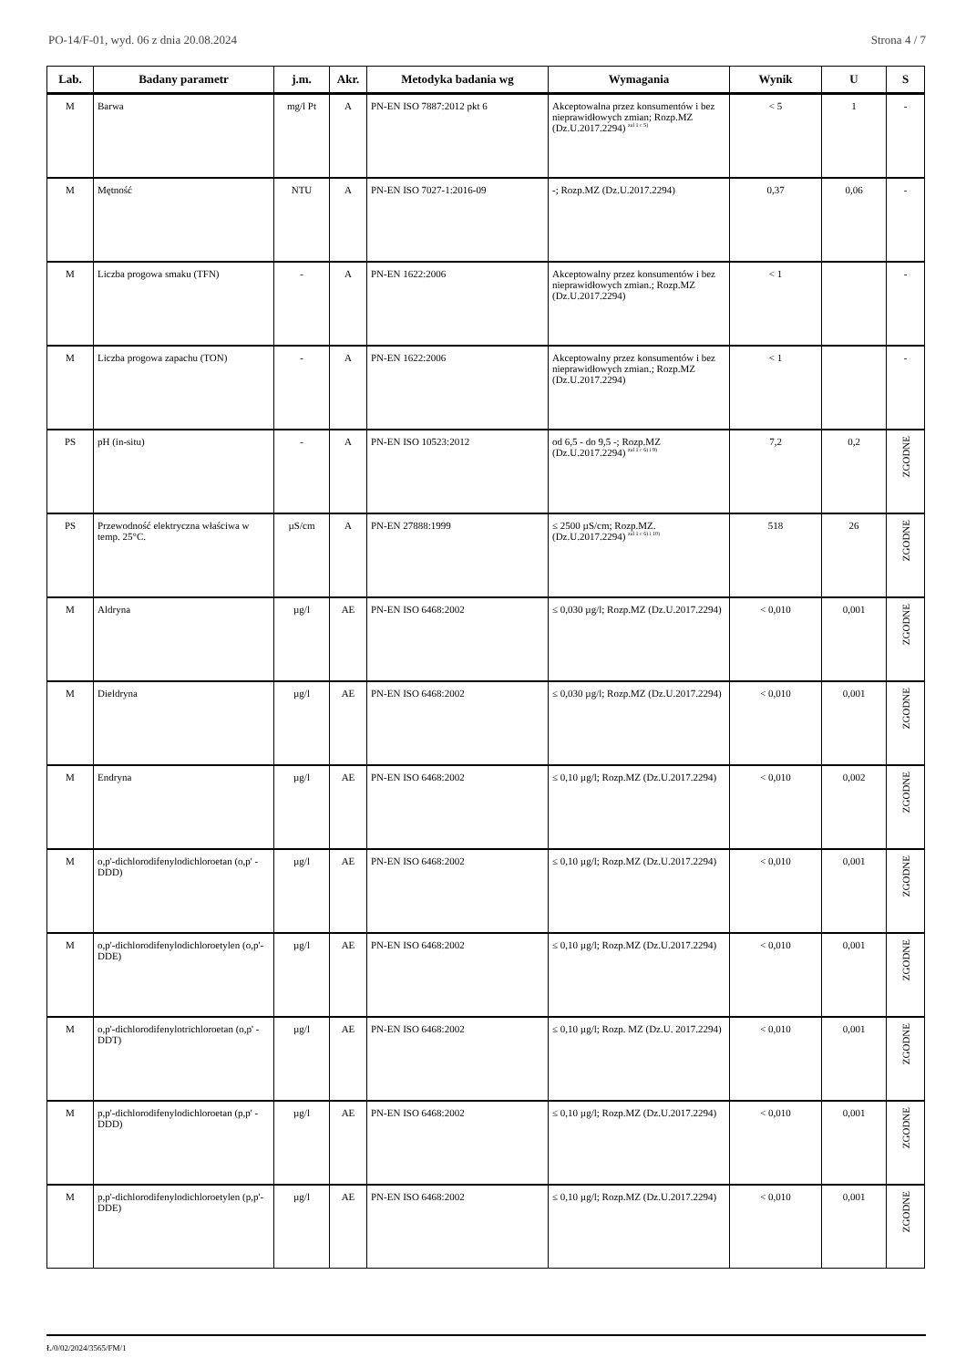PO-14/F-01, wyd. 06 z dnia 20.08.2024 Strona 4 / 7
| Lab. | Badany parametr | j.m. | Akr. | Metodyka badania wg | Wymagania | Wynik | U | S |
| --- | --- | --- | --- | --- | --- | --- | --- | --- |
| M | Barwa | mg/l Pt | A | PN-EN ISO 7887:2012 pkt 6 | Akceptowalna przez konsumentów i bez nieprawidłowych zmian; Rozp.MZ (Dz.U.2017.2294) <sup>zal 1 c 5)</sup> | < 5 | 1 | - |
| M | Mętność | NTU | A | PN-EN ISO 7027-1:2016-09 | -; Rozp.MZ (Dz.U.2017.2294) | 0,37 | 0,06 | - |
| M | Liczba progowa smaku (TFN) | - | A | PN-EN 1622:2006 | Akceptowalny przez konsumentów i bez nieprawidłowych zmian.; Rozp.MZ (Dz.U.2017.2294) | < 1 | | - |
| M | Liczba progowa zapachu (TON) | - | A | PN-EN 1622:2006 | Akceptowalny przez konsumentów i bez nieprawidłowych zmian.; Rozp.MZ (Dz.U.2017.2294) | < 1 | | - |
| PS | pH (in-situ) | - | A | PN-EN ISO 10523:2012 | od 6,5 - do 9,5 -; Rozp.MZ (Dz.U.2017.2294) <sup>zal 1 c 6) i 9)</sup> | 7,2 | 0,2 | ZGODNE |
| PS | Przewodność elektryczna właściwa w temp. 25°C. | µS/cm | A | PN-EN 27888:1999 | ≤ 2500 µS/cm; Rozp.MZ. (Dz.U.2017.2294) <sup>zal 1 c 6) i 10)</sup> | 518 | 26 | ZGODNE |
| M | Aldryna | µg/l | AE | PN-EN ISO 6468:2002 | ≤ 0,030 µg/l; Rozp.MZ (Dz.U.2017.2294) | < 0,010 | 0,001 | ZGODNE |
| M | Dieldryna | µg/l | AE | PN-EN ISO 6468:2002 | ≤ 0,030 µg/l; Rozp.MZ (Dz.U.2017.2294) | < 0,010 | 0,001 | ZGODNE |
| M | Endryna | µg/l | AE | PN-EN ISO 6468:2002 | ≤ 0,10 µg/l; Rozp.MZ (Dz.U.2017.2294) | < 0,010 | 0,002 | ZGODNE |
| M | o,p'-dichlorodifenylodichloroetan (o,p' -DDD) | µg/l | AE | PN-EN ISO 6468:2002 | ≤ 0,10 µg/l; Rozp.MZ (Dz.U.2017.2294) | < 0,010 | 0,001 | ZGODNE |
| M | o,p'-dichlorodifenylodichloroetylen (o,p'-DDE) | µg/l | AE | PN-EN ISO 6468:2002 | ≤ 0,10 µg/l; Rozp.MZ (Dz.U.2017.2294) | < 0,010 | 0,001 | ZGODNE |
| M | o,p'-dichlorodifenylotrichloroetan (o,p' -DDT) | µg/l | AE | PN-EN ISO 6468:2002 | ≤ 0,10 µg/l; Rozp. MZ (Dz.U. 2017.2294) | < 0,010 | 0,001 | ZGODNE |
| M | p,p'-dichlorodifenylodichloroetan (p,p' -DDD) | µg/l | AE | PN-EN ISO 6468:2002 | ≤ 0,10 µg/l; Rozp.MZ (Dz.U.2017.2294) | < 0,010 | 0,001 | ZGODNE |
| M | p,p'-dichlorodifenylodichloroetylen (p,p'-DDE) | µg/l | AE | PN-EN ISO 6468:2002 | ≤ 0,10 µg/l; Rozp.MZ (Dz.U.2017.2294) | < 0,010 | 0,001 | ZGODNE |
Ł/0/02/2024/3565/FM/1